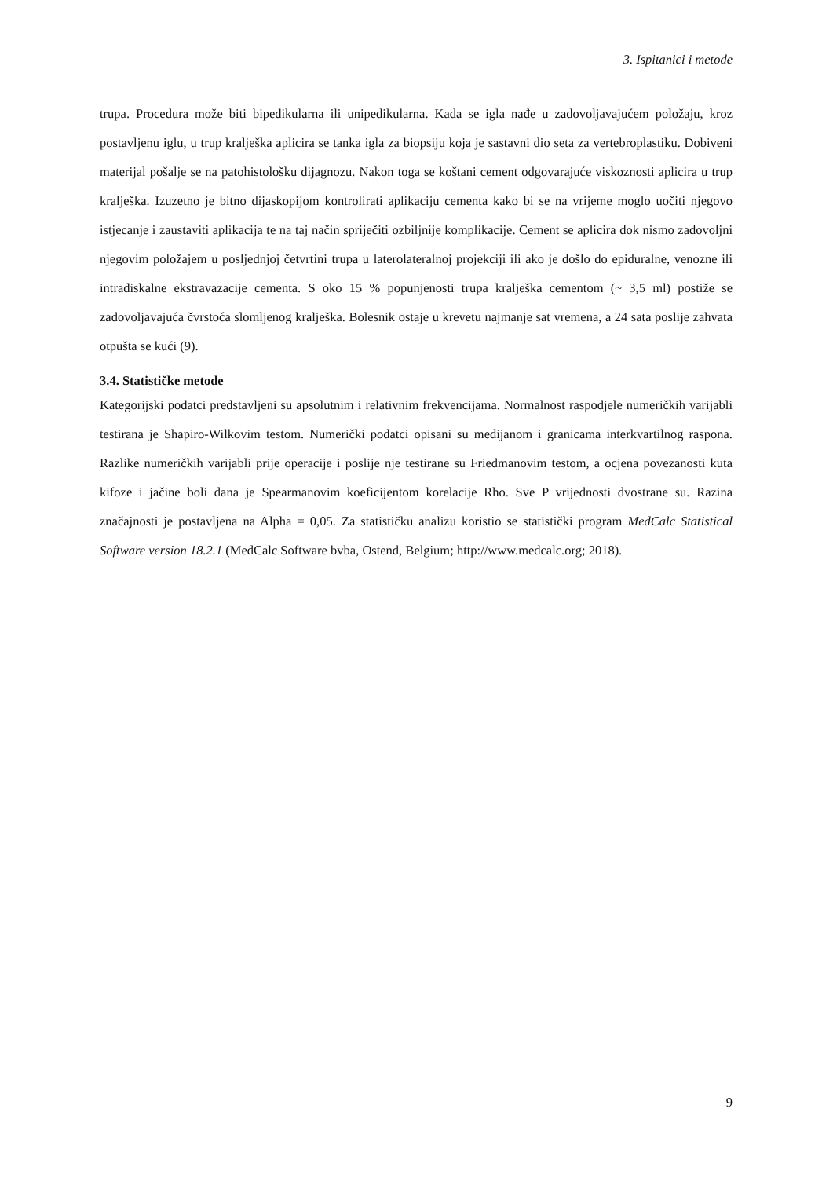3. Ispitanici i metode
trupa. Procedura može biti bipedikularna ili unipedikularna. Kada se igla nađe u zadovoljavajućem položaju, kroz postavljenu iglu, u trup kralješka aplicira se tanka igla za biopsiju koja je sastavni dio seta za vertebroplastiku. Dobiveni materijal pošalje se na patohistološku dijagnozu. Nakon toga se koštani cement odgovarajuće viskoznosti aplicira u trup kralješka. Izuzetno je bitno dijaskopijom kontrolirati aplikaciju cementa kako bi se na vrijeme moglo uočiti njegovo istjecanje i zaustaviti aplikacija te na taj način spriječiti ozbiljnije komplikacije. Cement se aplicira dok nismo zadovoljni njegovim položajem u posljednjoj četvrtini trupa u laterolateralnoj projekciji ili ako je došlo do epiduralne, venozne ili intradiskalne ekstravazacije cementa. S oko 15 % popunjenosti trupa kralješka cementom (~ 3,5 ml) postiže se zadovoljavajuća čvrstoća slomljenog kralješka. Bolesnik ostaje u krevetu najmanje sat vremena, a 24 sata poslije zahvata otpušta se kući (9).
3.4. Statističke metode
Kategorijski podatci predstavljeni su apsolutnim i relativnim frekvencijama. Normalnost raspodjele numeričkih varijabli testirana je Shapiro-Wilkovim testom. Numerički podatci opisani su medijanom i granicama interkvartilnog raspona. Razlike numeričkih varijabli prije operacije i poslije nje testirane su Friedmanovim testom, a ocjena povezanosti kuta kifoze i jačine boli dana je Spearmanovim koeficijentom korelacije Rho. Sve P vrijednosti dvostrane su. Razina značajnosti je postavljena na Alpha = 0,05. Za statističku analizu koristio se statistički program MedCalc Statistical Software version 18.2.1 (MedCalc Software bvba, Ostend, Belgium; http://www.medcalc.org; 2018).
9